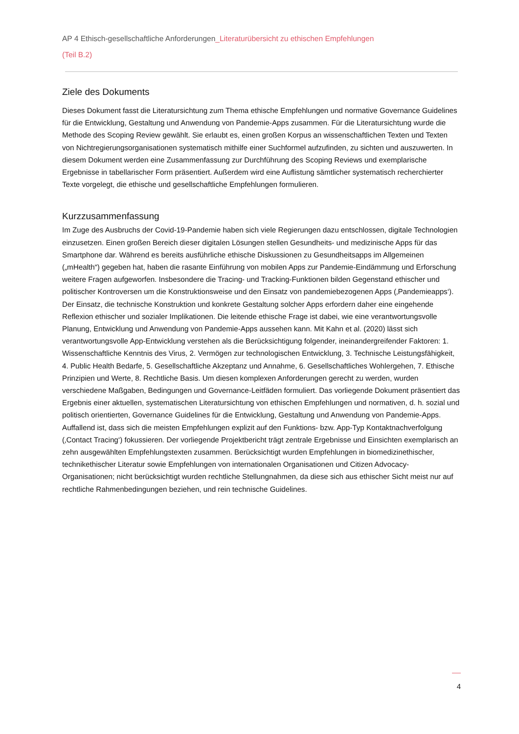AP 4 Ethisch-gesellschaftliche Anforderungen_Literaturübersicht zu ethischen Empfehlungen
(Teil B.2)
Ziele des Dokuments
Dieses Dokument fasst die Literatursichtung zum Thema ethische Empfehlungen und normative Governance Guidelines für die Entwicklung, Gestaltung und Anwendung von Pandemie-Apps zusammen. Für die Literatursichtung wurde die Methode des Scoping Review gewählt. Sie erlaubt es, einen großen Korpus an wissenschaftlichen Texten und Texten von Nichtregierungsorganisationen systematisch mithilfe einer Suchformel aufzufinden, zu sichten und auszuwerten. In diesem Dokument werden eine Zusammenfassung zur Durchführung des Scoping Reviews und exemplarische Ergebnisse in tabellarischer Form präsentiert. Außerdem wird eine Auflistung sämtlicher systematisch recherchierter Texte vorgelegt, die ethische und gesellschaftliche Empfehlungen formulieren.
Kurzzusammenfassung
Im Zuge des Ausbruchs der Covid-19-Pandemie haben sich viele Regierungen dazu entschlossen, digitale Technologien einzusetzen. Einen großen Bereich dieser digitalen Lösungen stellen Gesundheits- und medizinische Apps für das Smartphone dar. Während es bereits ausführliche ethische Diskussionen zu Gesundheitsapps im Allgemeinen („mHealth“) gegeben hat, haben die rasante Einführung von mobilen Apps zur Pandemie-Eindämmung und Erforschung weitere Fragen aufgeworfen. Insbesondere die Tracing- und Tracking-Funktionen bilden Gegenstand ethischer und politischer Kontroversen um die Konstruktionsweise und den Einsatz von pandemiebezogenen Apps (‚Pandemieapps‘). Der Einsatz, die technische Konstruktion und konkrete Gestaltung solcher Apps erfordern daher eine eingehende Reflexion ethischer und sozialer Implikationen. Die leitende ethische Frage ist dabei, wie eine verantwortungsvolle Planung, Entwicklung und Anwendung von Pandemie-Apps aussehen kann. Mit Kahn et al. (2020) lässt sich verantwortungsvolle App-Entwicklung verstehen als die Berücksichtigung folgender, ineinandergreifender Faktoren: 1. Wissenschaftliche Kenntnis des Virus, 2. Vermögen zur technologischen Entwicklung, 3. Technische Leistungsfähigkeit, 4. Public Health Bedarfe, 5. Gesellschaftliche Akzeptanz und Annahme, 6. Gesellschaftliches Wohlergehen, 7. Ethische Prinzipien und Werte, 8. Rechtliche Basis. Um diesen komplexen Anforderungen gerecht zu werden, wurden verschiedene Maßgaben, Bedingungen und Governance-Leitfäden formuliert. Das vorliegende Dokument präsentiert das Ergebnis einer aktuellen, systematischen Literatursichtung von ethischen Empfehlungen und normativen, d. h. sozial und politisch orientierten, Governance Guidelines für die Entwicklung, Gestaltung und Anwendung von Pandemie-Apps. Auffallend ist, dass sich die meisten Empfehlungen explizit auf den Funktions- bzw. App-Typ Kontaktnachverfolgung (‚Contact Tracing‘) fokussieren. Der vorliegende Projektbericht trägt zentrale Ergebnisse und Einsichten exemplarisch an zehn ausgewählten Empfehlungstexten zusammen. Berücksichtigt wurden Empfehlungen in biomedizinethischer, technikethischer Literatur sowie Empfehlungen von internationalen Organisationen und Citizen Advocacy-Organisationen; nicht berücksichtigt wurden rechtliche Stellungnahmen, da diese sich aus ethischer Sicht meist nur auf rechtliche Rahmenbedingungen beziehen, und rein technische Guidelines.
4